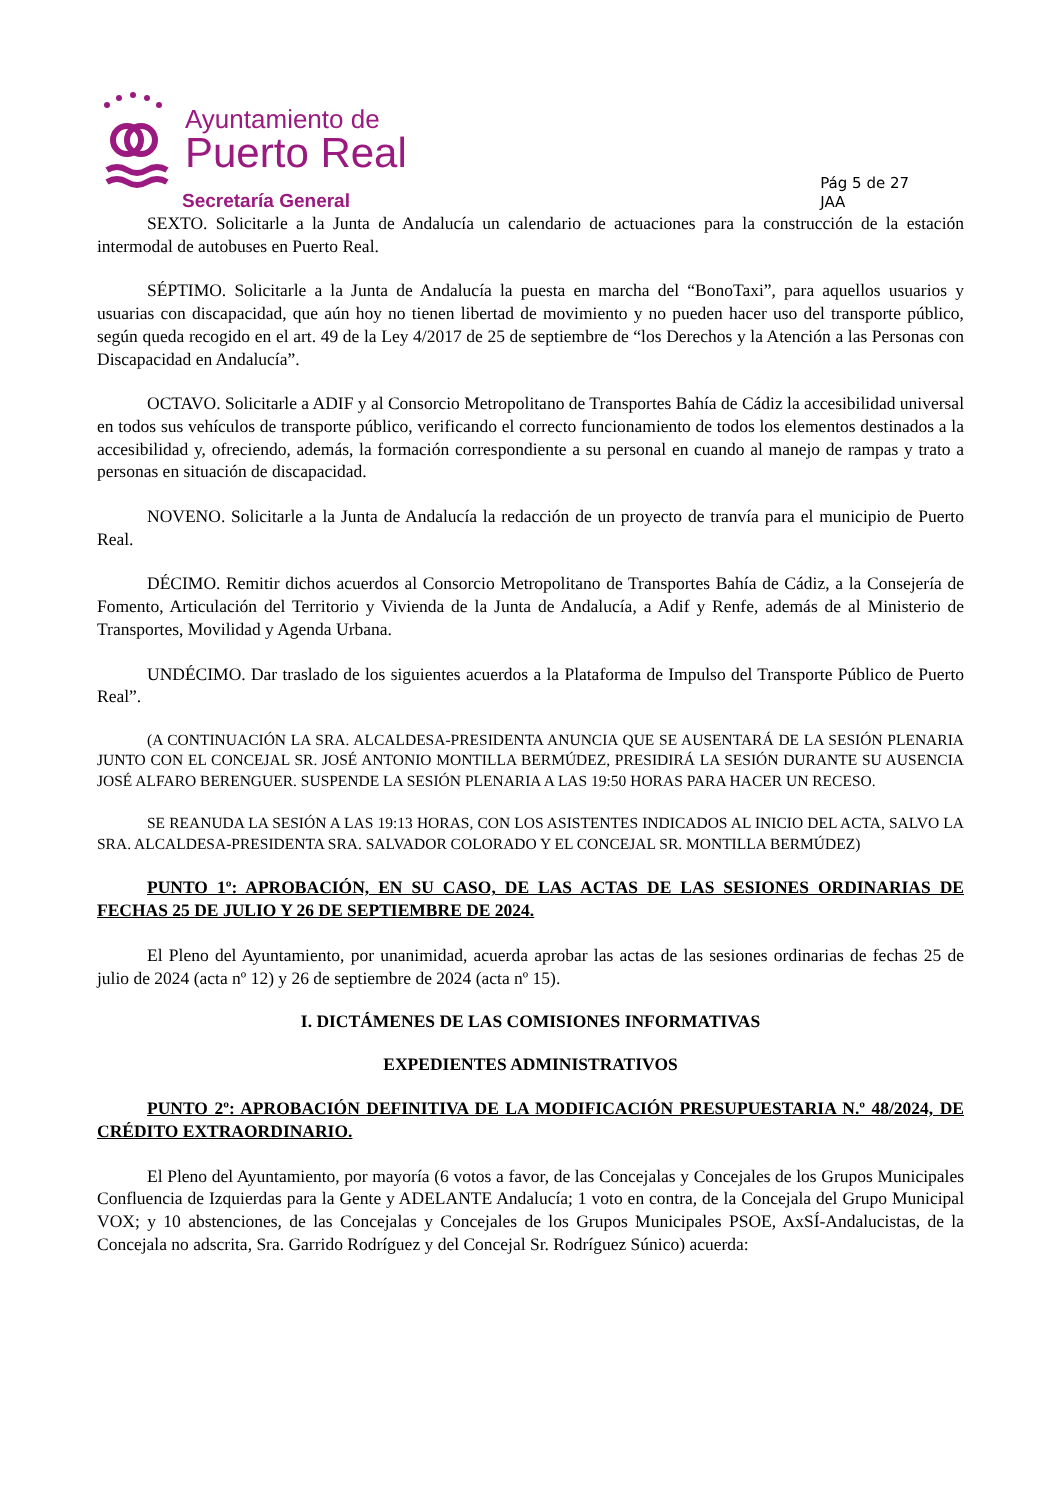Ayuntamiento de
Puerto Real
Secretaría General
Pág 5 de 27
JAA
SEXTO. Solicitarle a la Junta de Andalucía un calendario de actuaciones para la construcción de la estación intermodal de autobuses en Puerto Real.
SÉPTIMO. Solicitarle a la Junta de Andalucía la puesta en marcha del “BonoTaxi”, para aquellos usuarios y usuarias con discapacidad, que aún hoy no tienen libertad de movimiento y no pueden hacer uso del transporte público, según queda recogido en el art. 49 de la Ley 4/2017 de 25 de septiembre de “los Derechos y la Atención a las Personas con Discapacidad en Andalucía”.
OCTAVO. Solicitarle a ADIF y al Consorcio Metropolitano de Transportes Bahía de Cádiz la accesibilidad universal en todos sus vehículos de transporte público, verificando el correcto funcionamiento de todos los elementos destinados a la accesibilidad y, ofreciendo, además, la formación correspondiente a su personal en cuando al manejo de rampas y trato a personas en situación de discapacidad.
NOVENO. Solicitarle a la Junta de Andalucía la redacción de un proyecto de tranvía para el municipio de Puerto Real.
DÉCIMO. Remitir dichos acuerdos al Consorcio Metropolitano de Transportes Bahía de Cádiz, a la Consejería de Fomento, Articulación del Territorio y Vivienda de la Junta de Andalucía, a Adif y Renfe, además de al Ministerio de Transportes, Movilidad y Agenda Urbana.
UNDÉCIMO. Dar traslado de los siguientes acuerdos a la Plataforma de Impulso del Transporte Público de Puerto Real”.
(A CONTINUACIÓN LA SRA. ALCALDESA-PRESIDENTA ANUNCIA QUE SE AUSENTARÁ DE LA SESIÓN PLENARIA JUNTO CON EL CONCEJAL SR. JOSÉ ANTONIO MONTILLA BERMÚDEZ, PRESIDIRÁ LA SESIÓN DURANTE SU AUSENCIA JOSÉ ALFARO BERENGUER. SUSPENDE LA SESIÓN PLENARIA A LAS 19:50 HORAS PARA HACER UN RECESO.
SE REANUDA LA SESIÓN A LAS 19:13 HORAS, CON LOS ASISTENTES INDICADOS AL INICIO DEL ACTA, SALVO LA SRA. ALCALDESA-PRESIDENTA SRA. SALVADOR COLORADO Y EL CONCEJAL SR. MONTILLA BERMÚDEZ)
PUNTO 1º: APROBACIÓN, EN SU CASO, DE LAS ACTAS DE LAS SESIONES ORDINARIAS DE FECHAS 25 DE JULIO Y 26 DE SEPTIEMBRE DE 2024.
El Pleno del Ayuntamiento, por unanimidad, acuerda aprobar las actas de las sesiones ordinarias de fechas 25 de julio de 2024 (acta nº 12) y 26 de septiembre de 2024 (acta nº 15).
I. DICTÁMENES DE LAS COMISIONES INFORMATIVAS
EXPEDIENTES ADMINISTRATIVOS
PUNTO 2º: APROBACIÓN DEFINITIVA DE LA MODIFICACIÓN PRESUPUESTARIA N.º 48/2024, DE CRÉDITO EXTRAORDINARIO.
El Pleno del Ayuntamiento, por mayoría (6 votos a favor, de las Concejalas y Concejales de los Grupos Municipales Confluencia de Izquierdas para la Gente y ADELANTE Andalucía; 1 voto en contra, de la Concejala del Grupo Municipal VOX; y 10 abstenciones, de las Concejalas y Concejales de los Grupos Municipales PSOE, AxSÍ-Andalucistas, de la Concejala no adscrita, Sra. Garrido Rodríguez y del Concejal Sr. Rodríguez Súnico) acuerda: